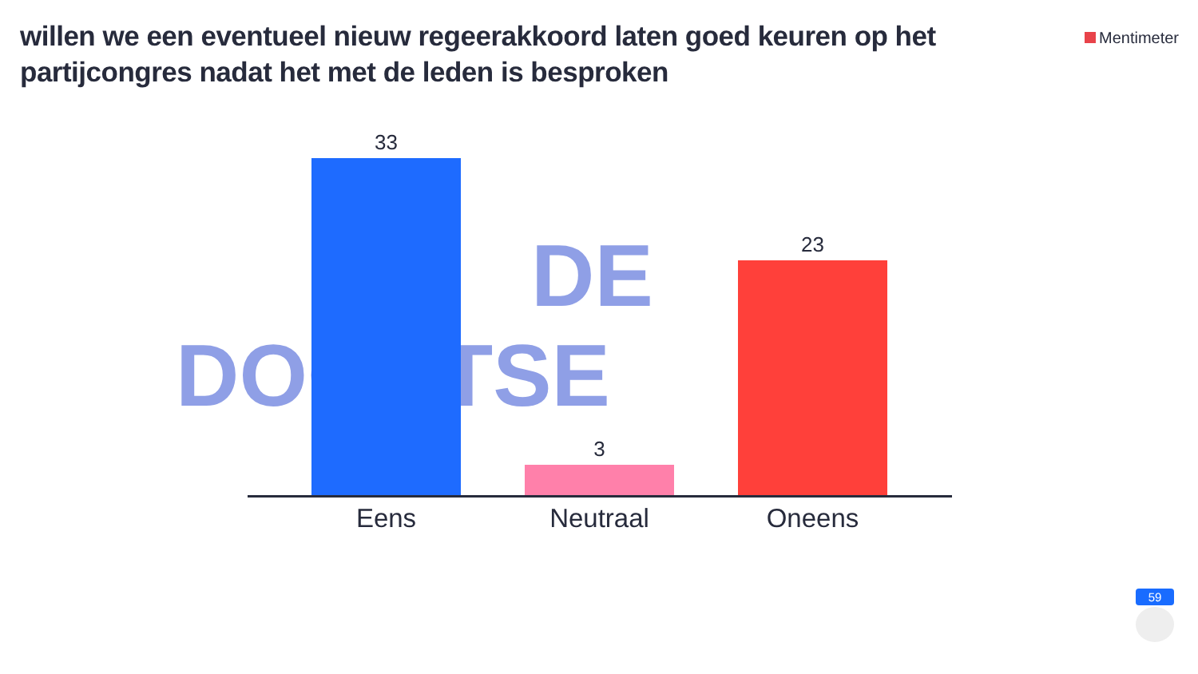willen we een eventueel nieuw regeerakkoord laten goed keuren op het partijcongres nadat het met de leden is besproken
Mentimeter
DE
DOORTSE
33
3
23
Eens Neutraal Oneens
59